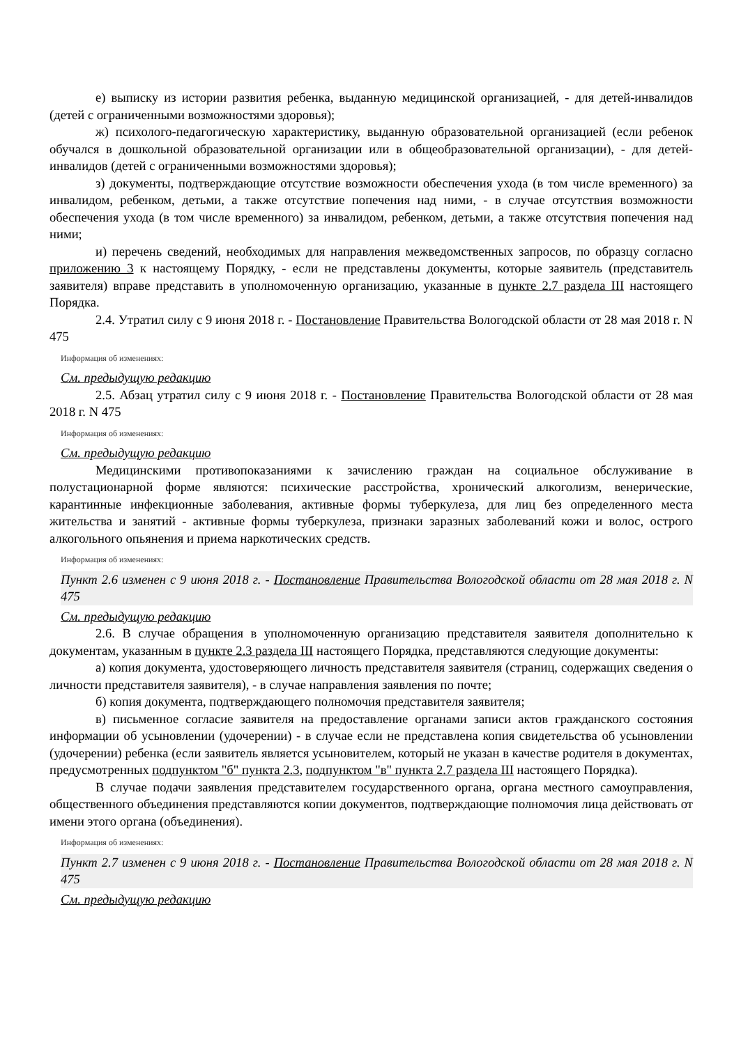е) выписку из истории развития ребенка, выданную медицинской организацией, - для детей-инвалидов (детей с ограниченными возможностями здоровья);
ж) психолого-педагогическую характеристику, выданную образовательной организацией (если ребенок обучался в дошкольной образовательной организации или в общеобразовательной организации), - для детей-инвалидов (детей с ограниченными возможностями здоровья);
з) документы, подтверждающие отсутствие возможности обеспечения ухода (в том числе временного) за инвалидом, ребенком, детьми, а также отсутствие попечения над ними, - в случае отсутствия возможности обеспечения ухода (в том числе временного) за инвалидом, ребенком, детьми, а также отсутствия попечения над ними;
и) перечень сведений, необходимых для направления межведомственных запросов, по образцу согласно приложению 3 к настоящему Порядку, - если не представлены документы, которые заявитель (представитель заявителя) вправе представить в уполномоченную организацию, указанные в пункте 2.7 раздела III настоящего Порядка.
2.4. Утратил силу с 9 июня 2018 г. - Постановление Правительства Вологодской области от 28 мая 2018 г. N 475
Информация об изменениях:
См. предыдущую редакцию
2.5. Абзац утратил силу с 9 июня 2018 г. - Постановление Правительства Вологодской области от 28 мая 2018 г. N 475
Информация об изменениях:
См. предыдущую редакцию
Медицинскими противопоказаниями к зачислению граждан на социальное обслуживание в полустационарной форме являются: психические расстройства, хронический алкоголизм, венерические, карантинные инфекционные заболевания, активные формы туберкулеза, для лиц без определенного места жительства и занятий - активные формы туберкулеза, признаки заразных заболеваний кожи и волос, острого алкогольного опьянения и приема наркотических средств.
Информация об изменениях:
Пункт 2.6 изменен с 9 июня 2018 г. - Постановление Правительства Вологодской области от 28 мая 2018 г. N 475
См. предыдущую редакцию
2.6. В случае обращения в уполномоченную организацию представителя заявителя дополнительно к документам, указанным в пункте 2.3 раздела III настоящего Порядка, представляются следующие документы:
а) копия документа, удостоверяющего личность представителя заявителя (страниц, содержащих сведения о личности представителя заявителя), - в случае направления заявления по почте;
б) копия документа, подтверждающего полномочия представителя заявителя;
в) письменное согласие заявителя на предоставление органами записи актов гражданского состояния информации об усыновлении (удочерении) - в случае если не представлена копия свидетельства об усыновлении (удочерении) ребенка (если заявитель является усыновителем, который не указан в качестве родителя в документах, предусмотренных подпунктом "б" пункта 2.3, подпунктом "в" пункта 2.7 раздела III настоящего Порядка).
В случае подачи заявления представителем государственного органа, органа местного самоуправления, общественного объединения представляются копии документов, подтверждающие полномочия лица действовать от имени этого органа (объединения).
Информация об изменениях:
Пункт 2.7 изменен с 9 июня 2018 г. - Постановление Правительства Вологодской области от 28 мая 2018 г. N 475
См. предыдущую редакцию